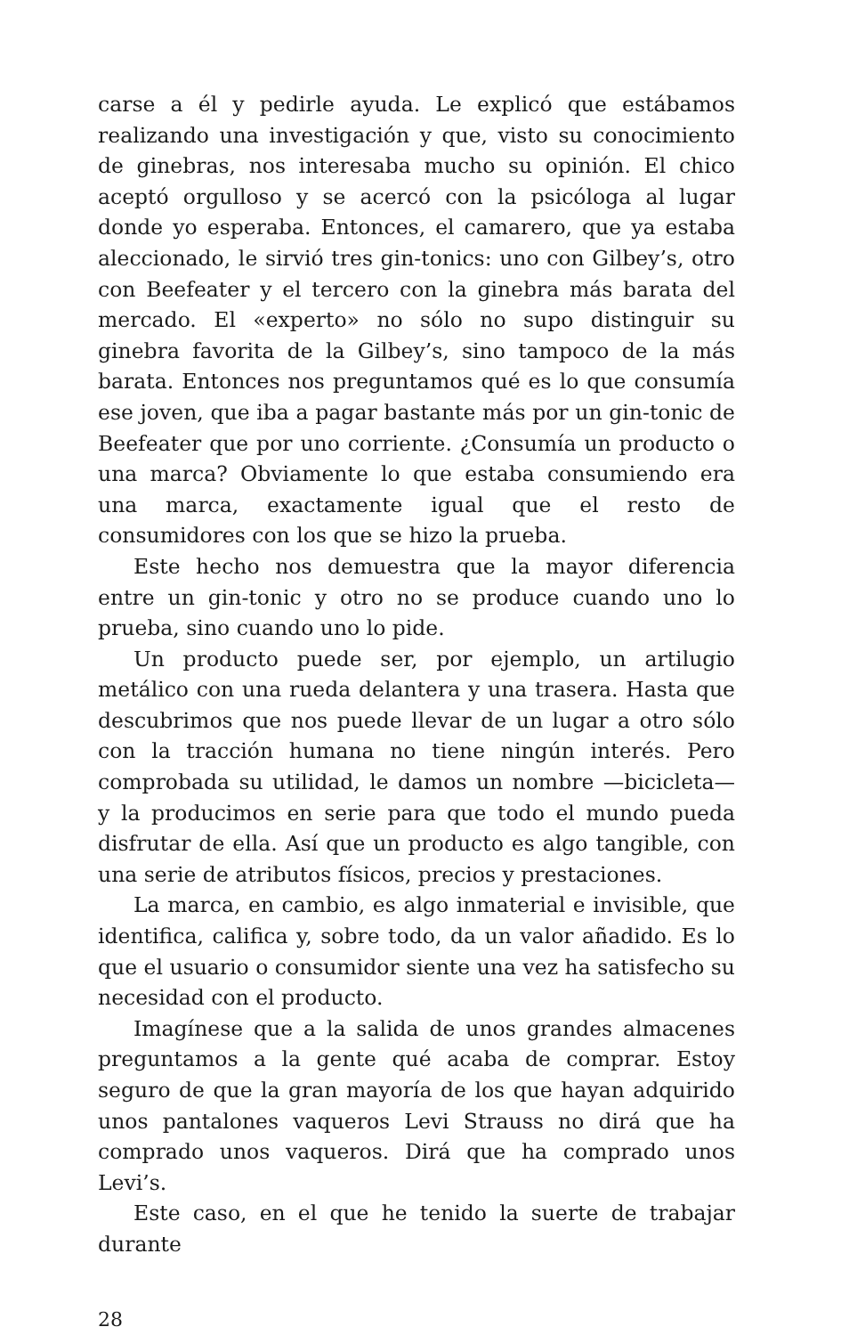carse a él y pedirle ayuda. Le explicó que estábamos realizando una investigación y que, visto su conocimiento de ginebras, nos interesaba mucho su opinión. El chico aceptó orgulloso y se acercó con la psicóloga al lugar donde yo esperaba. Entonces, el camarero, que ya estaba aleccionado, le sirvió tres gin-tonics: uno con Gilbey’s, otro con Beefeater y el tercero con la ginebra más barata del mercado. El «experto» no sólo no supo distinguir su ginebra favorita de la Gilbey’s, sino tampoco de la más barata. Entonces nos preguntamos qué es lo que consumía ese joven, que iba a pagar bastante más por un gin-tonic de Beefeater que por uno corriente. ¿Consumía un producto o una marca? Obviamente lo que estaba consumiendo era una marca, exactamente igual que el resto de consumidores con los que se hizo la prueba.
Este hecho nos demuestra que la mayor diferencia entre un gin-tonic y otro no se produce cuando uno lo prueba, sino cuando uno lo pide.
Un producto puede ser, por ejemplo, un artilugio metálico con una rueda delantera y una trasera. Hasta que descubrimos que nos puede llevar de un lugar a otro sólo con la tracción humana no tiene ningún interés. Pero comprobada su utilidad, le damos un nombre —bicicleta— y la producimos en serie para que todo el mundo pueda disfrutar de ella. Así que un producto es algo tangible, con una serie de atributos físicos, precios y prestaciones.
La marca, en cambio, es algo inmaterial e invisible, que identifica, califica y, sobre todo, da un valor añadido. Es lo que el usuario o consumidor siente una vez ha satisfecho su necesidad con el producto.
Imagínese que a la salida de unos grandes almacenes preguntamos a la gente qué acaba de comprar. Estoy seguro de que la gran mayoría de los que hayan adquirido unos pantalones vaqueros Levi Strauss no dirá que ha comprado unos vaqueros. Dirá que ha comprado unos Levi’s.
Este caso, en el que he tenido la suerte de trabajar durante
28